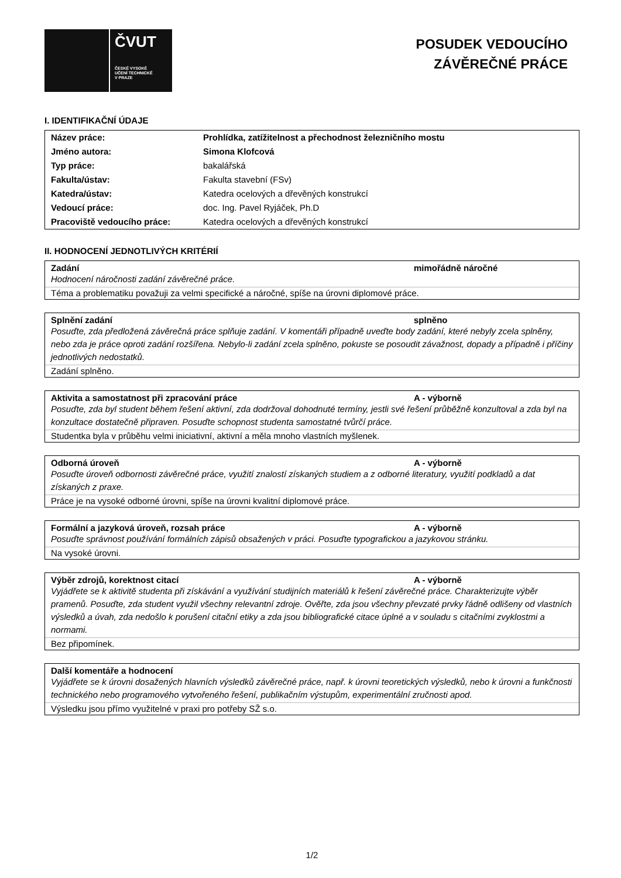ČVUT
ČESKÉ VYSOKÉ
UČENÍ TECHNICKÉ
V PRAZE
POSUDEK VEDOUCÍHO
ZÁVĚREČNÉ PRÁCE
I. IDENTIFIKAČNÍ ÚDAJE
| Název práce: | Prohlídka, zatížitelnost a přechodnost železničního mostu |
| Jméno autora: | Simona Klofcová |
| Typ práce: | bakalářská |
| Fakulta/ústav: | Fakulta stavební (FSv) |
| Katedra/ústav: | Katedra ocelových a dřevěných konstrukcí |
| Vedoucí práce: | doc. Ing. Pavel Ryjáček, Ph.D |
| Pracoviště vedoucího práce: | Katedra ocelových a dřevěných konstrukcí |
II. HODNOCENÍ JEDNOTLIVÝCH KRITÉRIÍ
Zadání mimořádně náročné
Hodnocení náročnosti zadání závěrečné práce.
Téma a problematiku považuji za velmi specifické a náročné, spíše na úrovni diplomové práce.
Splnění zadání splněno
Posuďte, zda předložená závěrečná práce splňuje zadání. V komentáři případně uveďte body zadání, které nebyly zcela splněny, nebo zda je práce oproti zadání rozšířena. Nebylo-li zadání zcela splněno, pokuste se posoudit závažnost, dopady a případně i příčiny jednotlivých nedostatků.
Zadání splněno.
Aktivita a samostatnost při zpracování práce A - výborně
Posuďte, zda byl student během řešení aktivní, zda dodržoval dohodnuté termíny, jestli své řešení průběžně konzultoval a zda byl na konzultace dostatečně připraven. Posuďte schopnost studenta samostatné tvůrčí práce.
Studentka byla v průběhu velmi iniciativní, aktivní a měla mnoho vlastních myšlenek.
Odborná úroveň A - výborně
Posuďte úroveň odbornosti závěrečné práce, využití znalostí získaných studiem a z odborné literatury, využití podkladů a dat získaných z praxe.
Práce je na vysoké odborné úrovni, spíše na úrovni kvalitní diplomové práce.
Formální a jazyková úroveň, rozsah práce A - výborně
Posuďte správnost používání formálních zápisů obsažených v práci. Posuďte typografickou a jazykovou stránku.
Na vysoké úrovni.
Výběr zdrojů, korektnost citací A - výborně
Vyjádřete se k aktivitě studenta při získávání a využívání studijních materiálů k řešení závěrečné práce. Charakterizujte výběr pramenů. Posuďte, zda student využil všechny relevantní zdroje. Ověřte, zda jsou všechny převzaté prvky řádně odlišeny od vlastních výsledků a úvah, zda nedošlo k porušení citační etiky a zda jsou bibliografické citace úplné a v souladu s citačními zvyklostmi a normami.
Bez připomínek.
Další komentáře a hodnocení
Vyjádřete se k úrovni dosažených hlavních výsledků závěrečné práce, např. k úrovni teoretických výsledků, nebo k úrovni a funkčnosti technického nebo programového vytvořeného řešení, publikačním výstupům, experimentální zručnosti apod.
Výsledku jsou přímo využitelné v praxi pro potřeby SŽ s.o.
1/2